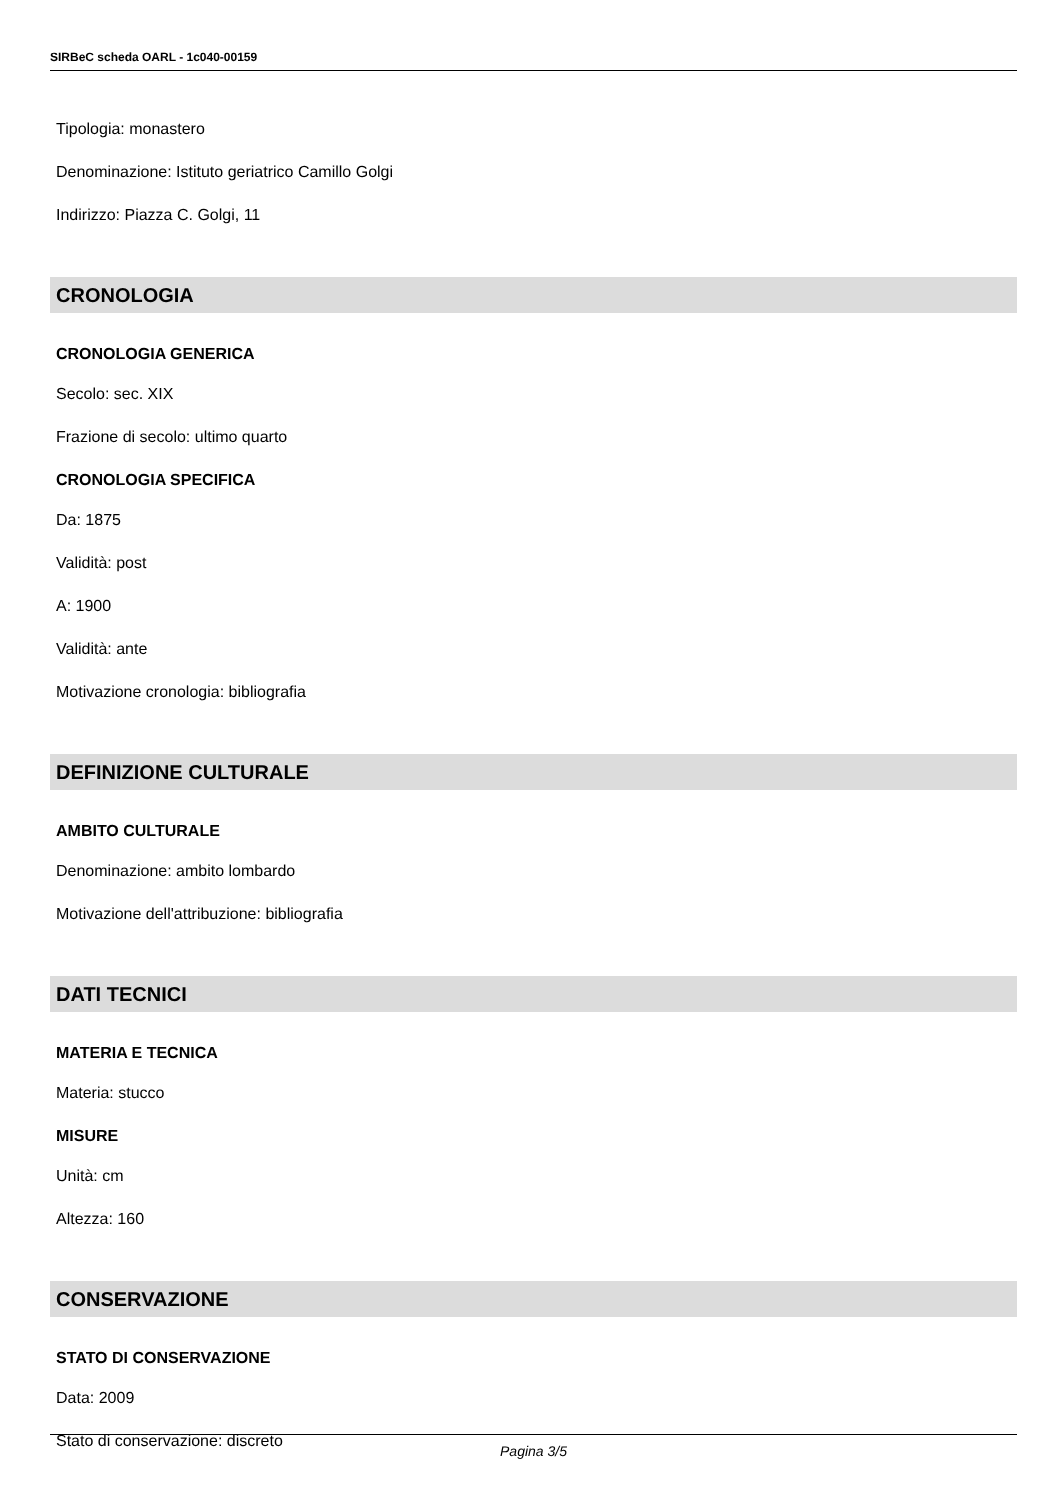SIRBeC scheda OARL - 1c040-00159
Tipologia: monastero
Denominazione: Istituto geriatrico Camillo Golgi
Indirizzo: Piazza C. Golgi, 11
CRONOLOGIA
CRONOLOGIA GENERICA
Secolo: sec. XIX
Frazione di secolo: ultimo quarto
CRONOLOGIA SPECIFICA
Da: 1875
Validità: post
A: 1900
Validità: ante
Motivazione cronologia: bibliografia
DEFINIZIONE CULTURALE
AMBITO CULTURALE
Denominazione: ambito lombardo
Motivazione dell'attribuzione: bibliografia
DATI TECNICI
MATERIA E TECNICA
Materia: stucco
MISURE
Unità: cm
Altezza: 160
CONSERVAZIONE
STATO DI CONSERVAZIONE
Data: 2009
Stato di conservazione: discreto
Pagina 3/5